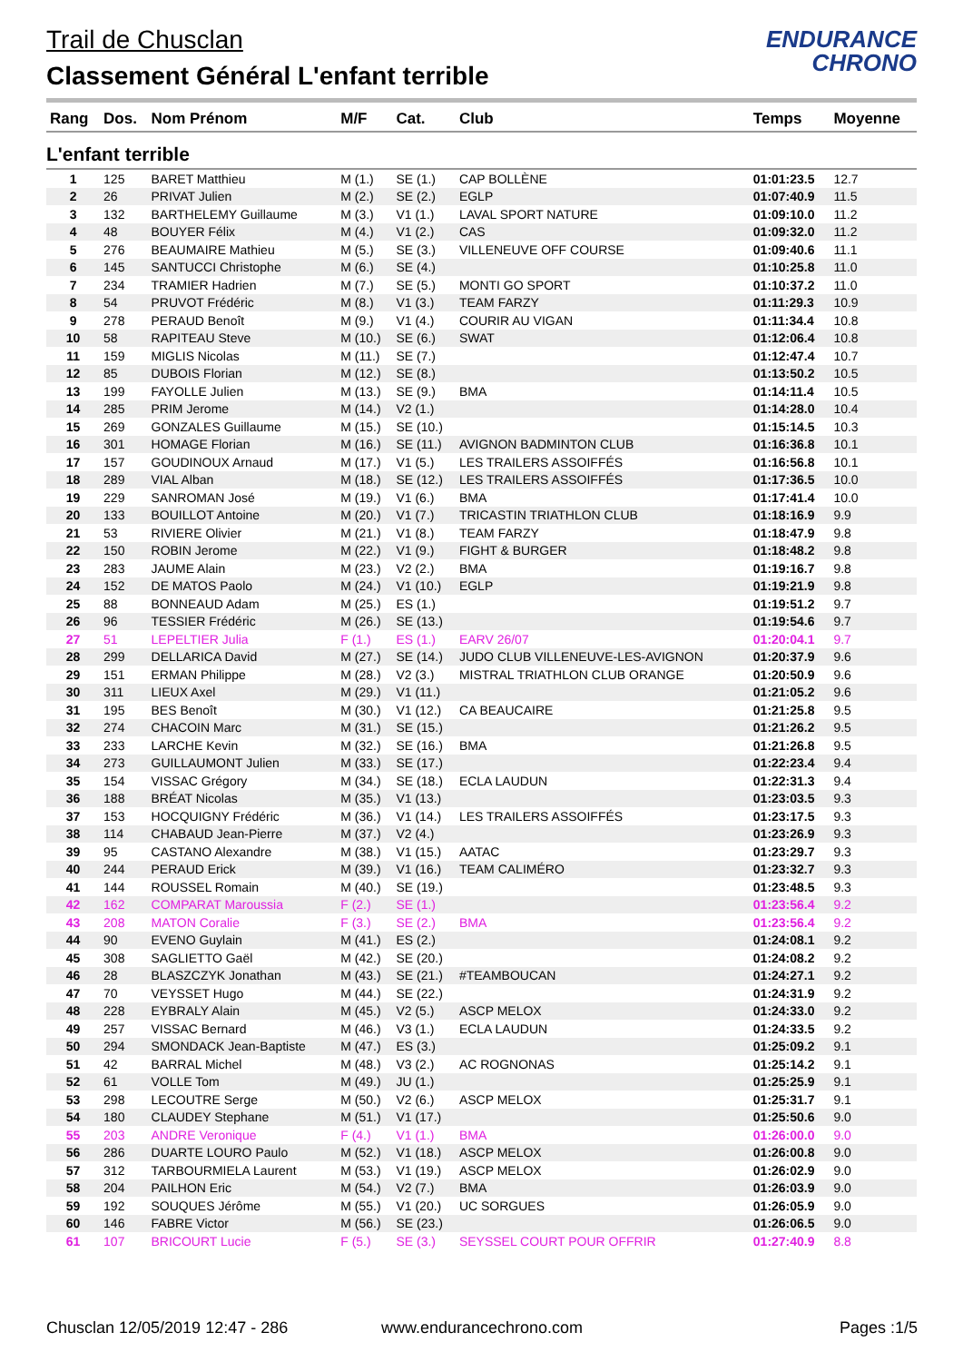Trail de Chusclan
Classement Général L'enfant terrible
ENDURANCE
CHRONO
| Rang | Dos. | Nom Prénom | M/F | Cat. | Club | Temps | Moyenne |
| --- | --- | --- | --- | --- | --- | --- | --- |
| L'enfant terrible | | | | | | | |
| 1 | 125 | BARET Matthieu | M (1.) | SE (1.) | CAP BOLLÈNE | 01:01:23.5 | 12.7 |
| 2 | 26 | PRIVAT Julien | M (2.) | SE (2.) | EGLP | 01:07:40.9 | 11.5 |
| 3 | 132 | BARTHELEMY Guillaume | M (3.) | V1 (1.) | LAVAL SPORT NATURE | 01:09:10.0 | 11.2 |
| 4 | 48 | BOUYER Félix | M (4.) | V1 (2.) | CAS | 01:09:32.0 | 11.2 |
| 5 | 276 | BEAUMAIRE Mathieu | M (5.) | SE (3.) | VILLENEUVE OFF COURSE | 01:09:40.6 | 11.1 |
| 6 | 145 | SANTUCCI Christophe | M (6.) | SE (4.) | | 01:10:25.8 | 11.0 |
| 7 | 234 | TRAMIER Hadrien | M (7.) | SE (5.) | MONTI GO SPORT | 01:10:37.2 | 11.0 |
| 8 | 54 | PRUVOT Frédéric | M (8.) | V1 (3.) | TEAM FARZY | 01:11:29.3 | 10.9 |
| 9 | 278 | PERAUD Benoît | M (9.) | V1 (4.) | COURIR AU VIGAN | 01:11:34.4 | 10.8 |
| 10 | 58 | RAPITEAU Steve | M (10.) | SE (6.) | SWAT | 01:12:06.4 | 10.8 |
| 11 | 159 | MIGLIS Nicolas | M (11.) | SE (7.) | | 01:12:47.4 | 10.7 |
| 12 | 85 | DUBOIS Florian | M (12.) | SE (8.) | | 01:13:50.2 | 10.5 |
| 13 | 199 | FAYOLLE Julien | M (13.) | SE (9.) | BMA | 01:14:11.4 | 10.5 |
| 14 | 285 | PRIM Jerome | M (14.) | V2 (1.) | | 01:14:28.0 | 10.4 |
| 15 | 269 | GONZALES Guillaume | M (15.) | SE (10.) | | 01:15:14.5 | 10.3 |
| 16 | 301 | HOMAGE Florian | M (16.) | SE (11.) | AVIGNON BADMINTON CLUB | 01:16:36.8 | 10.1 |
| 17 | 157 | GOUDINOUX Arnaud | M (17.) | V1 (5.) | LES TRAILERS ASSOIFFÉS | 01:16:56.8 | 10.1 |
| 18 | 289 | VIAL Alban | M (18.) | SE (12.) | LES TRAILERS ASSOIFFÉS | 01:17:36.5 | 10.0 |
| 19 | 229 | SANROMAN José | M (19.) | V1 (6.) | BMA | 01:17:41.4 | 10.0 |
| 20 | 133 | BOUILLOT Antoine | M (20.) | V1 (7.) | TRICASTIN TRIATHLON CLUB | 01:18:16.9 | 9.9 |
| 21 | 53 | RIVIERE Olivier | M (21.) | V1 (8.) | TEAM FARZY | 01:18:47.9 | 9.8 |
| 22 | 150 | ROBIN Jerome | M (22.) | V1 (9.) | FIGHT & BURGER | 01:18:48.2 | 9.8 |
| 23 | 283 | JAUME Alain | M (23.) | V2 (2.) | BMA | 01:19:16.7 | 9.8 |
| 24 | 152 | DE MATOS Paolo | M (24.) | V1 (10.) | EGLP | 01:19:21.9 | 9.8 |
| 25 | 88 | BONNEAUD Adam | M (25.) | ES (1.) | | 01:19:51.2 | 9.7 |
| 26 | 96 | TESSIER Frédéric | M (26.) | SE (13.) | | 01:19:54.6 | 9.7 |
| 27 | 51 | LEPELTIER Julia | F (1.) | ES (1.) | EARV 26/07 | 01:20:04.1 | 9.7 |
| 28 | 299 | DELLARICA David | M (27.) | SE (14.) | JUDO CLUB VILLENEUVE-LES-AVIGNON | 01:20:37.9 | 9.6 |
| 29 | 151 | ERMAN Philippe | M (28.) | V2 (3.) | MISTRAL TRIATHLON CLUB ORANGE | 01:20:50.9 | 9.6 |
| 30 | 311 | LIEUX Axel | M (29.) | V1 (11.) | | 01:21:05.2 | 9.6 |
| 31 | 195 | BES Benoît | M (30.) | V1 (12.) | CA BEAUCAIRE | 01:21:25.8 | 9.5 |
| 32 | 274 | CHACOIN Marc | M (31.) | SE (15.) | | 01:21:26.2 | 9.5 |
| 33 | 233 | LARCHE Kevin | M (32.) | SE (16.) | BMA | 01:21:26.8 | 9.5 |
| 34 | 273 | GUILLAUMONT Julien | M (33.) | SE (17.) | | 01:22:23.4 | 9.4 |
| 35 | 154 | VISSAC Grégory | M (34.) | SE (18.) | ECLA LAUDUN | 01:22:31.3 | 9.4 |
| 36 | 188 | BRÉAT Nicolas | M (35.) | V1 (13.) | | 01:23:03.5 | 9.3 |
| 37 | 153 | HOCQUIGNY Frédéric | M (36.) | V1 (14.) | LES TRAILERS ASSOIFFÉS | 01:23:17.5 | 9.3 |
| 38 | 114 | CHABAUD Jean-Pierre | M (37.) | V2 (4.) | | 01:23:26.9 | 9.3 |
| 39 | 95 | CASTANO Alexandre | M (38.) | V1 (15.) | AATAC | 01:23:29.7 | 9.3 |
| 40 | 244 | PERAUD Erick | M (39.) | V1 (16.) | TEAM CALIMÉRO | 01:23:32.7 | 9.3 |
| 41 | 144 | ROUSSEL Romain | M (40.) | SE (19.) | | 01:23:48.5 | 9.3 |
| 42 | 162 | COMPARAT Maroussia | F (2.) | SE (1.) | | 01:23:56.4 | 9.2 |
| 43 | 208 | MATON Coralie | F (3.) | SE (2.) | BMA | 01:23:56.4 | 9.2 |
| 44 | 90 | EVENO Guylain | M (41.) | ES (2.) | | 01:24:08.1 | 9.2 |
| 45 | 308 | SAGLIETTO Gaël | M (42.) | SE (20.) | | 01:24:08.2 | 9.2 |
| 46 | 28 | BLASZCZYK Jonathan | M (43.) | SE (21.) | #TEAMBOUCAN | 01:24:27.1 | 9.2 |
| 47 | 70 | VEYSSET Hugo | M (44.) | SE (22.) | | 01:24:31.9 | 9.2 |
| 48 | 228 | EYBRALY Alain | M (45.) | V2 (5.) | ASCP MELOX | 01:24:33.0 | 9.2 |
| 49 | 257 | VISSAC Bernard | M (46.) | V3 (1.) | ECLA LAUDUN | 01:24:33.5 | 9.2 |
| 50 | 294 | SMONDACK Jean-Baptiste | M (47.) | ES (3.) | | 01:25:09.2 | 9.1 |
| 51 | 42 | BARRAL Michel | M (48.) | V3 (2.) | AC ROGNONAS | 01:25:14.2 | 9.1 |
| 52 | 61 | VOLLE Tom | M (49.) | JU (1.) | | 01:25:25.9 | 9.1 |
| 53 | 298 | LECOUTRE Serge | M (50.) | V2 (6.) | ASCP MELOX | 01:25:31.7 | 9.1 |
| 54 | 180 | CLAUDEY Stephane | M (51.) | V1 (17.) | | 01:25:50.6 | 9.0 |
| 55 | 203 | ANDRE Veronique | F (4.) | V1 (1.) | BMA | 01:26:00.0 | 9.0 |
| 56 | 286 | DUARTE LOURO Paulo | M (52.) | V1 (18.) | ASCP MELOX | 01:26:00.8 | 9.0 |
| 57 | 312 | TARBOURMIELA Laurent | M (53.) | V1 (19.) | ASCP MELOX | 01:26:02.9 | 9.0 |
| 58 | 204 | PAILHON Eric | M (54.) | V2 (7.) | BMA | 01:26:03.9 | 9.0 |
| 59 | 192 | SOUQUES Jérôme | M (55.) | V1 (20.) | UC SORGUES | 01:26:05.9 | 9.0 |
| 60 | 146 | FABRE Victor | M (56.) | SE (23.) | | 01:26:06.5 | 9.0 |
| 61 | 107 | BRICOURT Lucie | F (5.) | SE (3.) | SEYSSEL COURT POUR OFFRIR | 01:27:40.9 | 8.8 |
Chusclan 12/05/2019 12:47 - 286
www.endurancechrono.com Pages :1/5